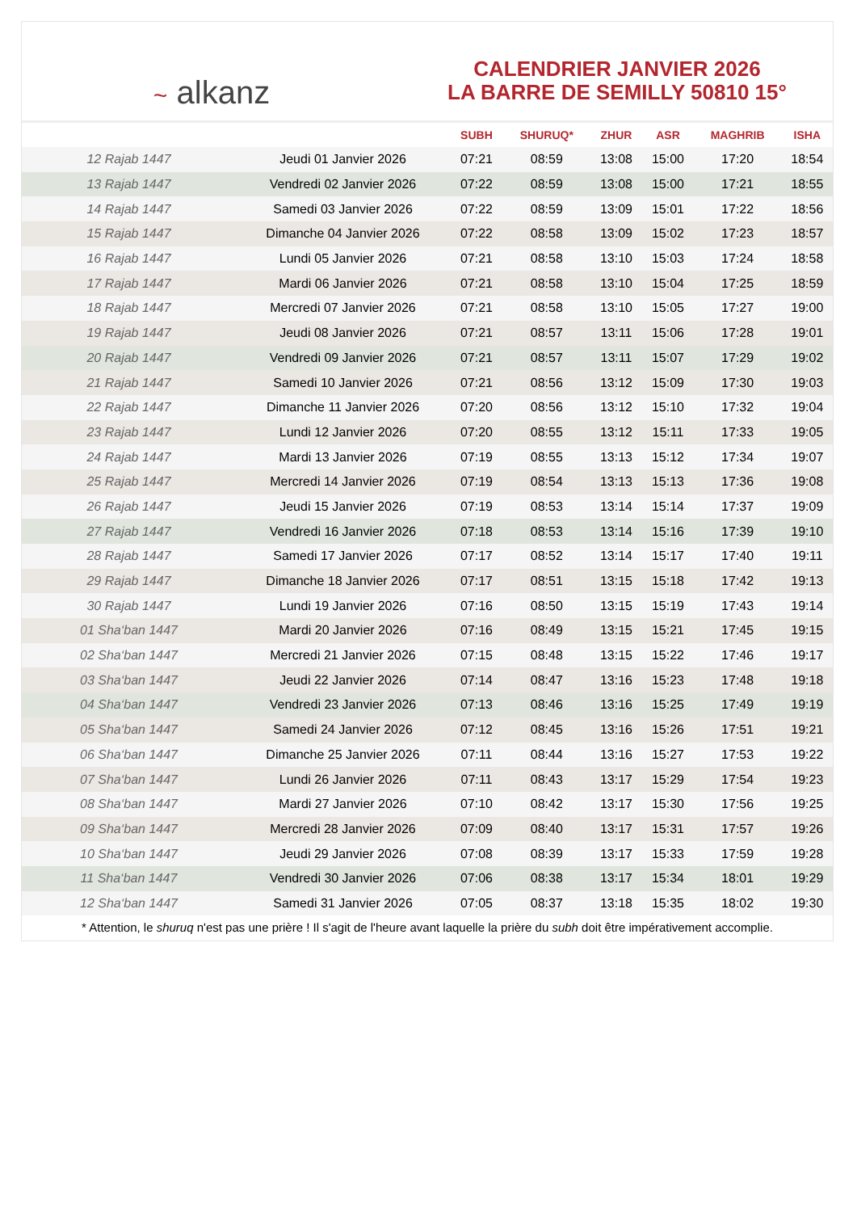~ alkanz
CALENDRIER JANVIER 2026
LA BARRE DE SEMILLY 50810 15°
| | | SUBH | SHURUQ* | ZHUR | ASR | MAGHRIB | ISHA |
| --- | --- | --- | --- | --- | --- | --- | --- |
| 12 Rajab 1447 | Jeudi 01 Janvier 2026 | 07:21 | 08:59 | 13:08 | 15:00 | 17:20 | 18:54 |
| 13 Rajab 1447 | Vendredi 02 Janvier 2026 | 07:22 | 08:59 | 13:08 | 15:00 | 17:21 | 18:55 |
| 14 Rajab 1447 | Samedi 03 Janvier 2026 | 07:22 | 08:59 | 13:09 | 15:01 | 17:22 | 18:56 |
| 15 Rajab 1447 | Dimanche 04 Janvier 2026 | 07:22 | 08:58 | 13:09 | 15:02 | 17:23 | 18:57 |
| 16 Rajab 1447 | Lundi 05 Janvier 2026 | 07:21 | 08:58 | 13:10 | 15:03 | 17:24 | 18:58 |
| 17 Rajab 1447 | Mardi 06 Janvier 2026 | 07:21 | 08:58 | 13:10 | 15:04 | 17:25 | 18:59 |
| 18 Rajab 1447 | Mercredi 07 Janvier 2026 | 07:21 | 08:58 | 13:10 | 15:05 | 17:27 | 19:00 |
| 19 Rajab 1447 | Jeudi 08 Janvier 2026 | 07:21 | 08:57 | 13:11 | 15:06 | 17:28 | 19:01 |
| 20 Rajab 1447 | Vendredi 09 Janvier 2026 | 07:21 | 08:57 | 13:11 | 15:07 | 17:29 | 19:02 |
| 21 Rajab 1447 | Samedi 10 Janvier 2026 | 07:21 | 08:56 | 13:12 | 15:09 | 17:30 | 19:03 |
| 22 Rajab 1447 | Dimanche 11 Janvier 2026 | 07:20 | 08:56 | 13:12 | 15:10 | 17:32 | 19:04 |
| 23 Rajab 1447 | Lundi 12 Janvier 2026 | 07:20 | 08:55 | 13:12 | 15:11 | 17:33 | 19:05 |
| 24 Rajab 1447 | Mardi 13 Janvier 2026 | 07:19 | 08:55 | 13:13 | 15:12 | 17:34 | 19:07 |
| 25 Rajab 1447 | Mercredi 14 Janvier 2026 | 07:19 | 08:54 | 13:13 | 15:13 | 17:36 | 19:08 |
| 26 Rajab 1447 | Jeudi 15 Janvier 2026 | 07:19 | 08:53 | 13:14 | 15:14 | 17:37 | 19:09 |
| 27 Rajab 1447 | Vendredi 16 Janvier 2026 | 07:18 | 08:53 | 13:14 | 15:16 | 17:39 | 19:10 |
| 28 Rajab 1447 | Samedi 17 Janvier 2026 | 07:17 | 08:52 | 13:14 | 15:17 | 17:40 | 19:11 |
| 29 Rajab 1447 | Dimanche 18 Janvier 2026 | 07:17 | 08:51 | 13:15 | 15:18 | 17:42 | 19:13 |
| 30 Rajab 1447 | Lundi 19 Janvier 2026 | 07:16 | 08:50 | 13:15 | 15:19 | 17:43 | 19:14 |
| 01 Sha‘ban 1447 | Mardi 20 Janvier 2026 | 07:16 | 08:49 | 13:15 | 15:21 | 17:45 | 19:15 |
| 02 Sha‘ban 1447 | Mercredi 21 Janvier 2026 | 07:15 | 08:48 | 13:15 | 15:22 | 17:46 | 19:17 |
| 03 Sha‘ban 1447 | Jeudi 22 Janvier 2026 | 07:14 | 08:47 | 13:16 | 15:23 | 17:48 | 19:18 |
| 04 Sha‘ban 1447 | Vendredi 23 Janvier 2026 | 07:13 | 08:46 | 13:16 | 15:25 | 17:49 | 19:19 |
| 05 Sha‘ban 1447 | Samedi 24 Janvier 2026 | 07:12 | 08:45 | 13:16 | 15:26 | 17:51 | 19:21 |
| 06 Sha‘ban 1447 | Dimanche 25 Janvier 2026 | 07:11 | 08:44 | 13:16 | 15:27 | 17:53 | 19:22 |
| 07 Sha‘ban 1447 | Lundi 26 Janvier 2026 | 07:11 | 08:43 | 13:17 | 15:29 | 17:54 | 19:23 |
| 08 Sha‘ban 1447 | Mardi 27 Janvier 2026 | 07:10 | 08:42 | 13:17 | 15:30 | 17:56 | 19:25 |
| 09 Sha‘ban 1447 | Mercredi 28 Janvier 2026 | 07:09 | 08:40 | 13:17 | 15:31 | 17:57 | 19:26 |
| 10 Sha‘ban 1447 | Jeudi 29 Janvier 2026 | 07:08 | 08:39 | 13:17 | 15:33 | 17:59 | 19:28 |
| 11 Sha‘ban 1447 | Vendredi 30 Janvier 2026 | 07:06 | 08:38 | 13:17 | 15:34 | 18:01 | 19:29 |
| 12 Sha‘ban 1447 | Samedi 31 Janvier 2026 | 07:05 | 08:37 | 13:18 | 15:35 | 18:02 | 19:30 |
* Attention, le shuruq n'est pas une prière ! Il s'agit de l'heure avant laquelle la prière du subh doit être impérativement accomplie.